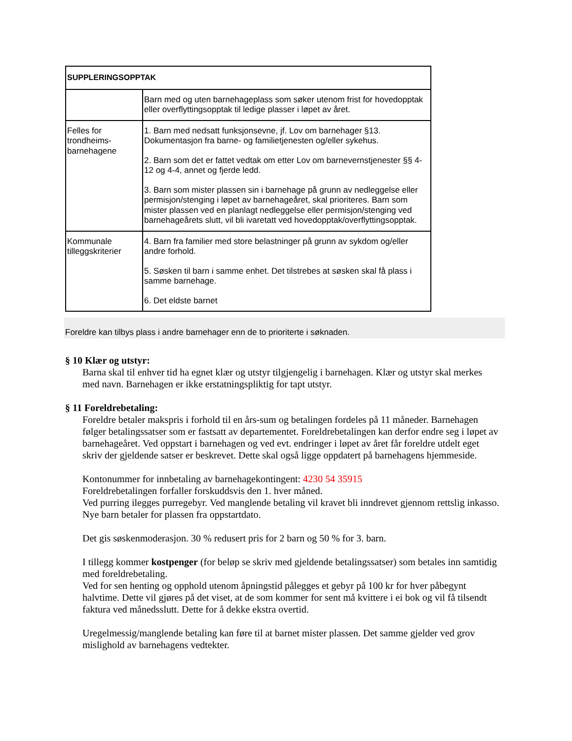| SUPPLERINGSOPPTAK | |
| --- | --- |
| | Barn med og uten barnehageplass som søker utenom frist for hovedopptak eller overflyttingsopptak til ledige plasser i løpet av året. |
| Felles for trondheims-barnehagene | 1. Barn med nedsatt funksjonsevne, jf. Lov om barnehager §13. Dokumentasjon fra barne- og familietjenesten og/eller sykehus. 2. Barn som det er fattet vedtak om etter Lov om barnevernstjenester §§ 4-12 og 4-4, annet og fjerde ledd. 3. Barn som mister plassen sin i barnehage på grunn av nedleggelse eller permisjon/stenging i løpet av barnehageåret, skal prioriteres. Barn som mister plassen ved en planlagt nedleggelse eller permisjon/stenging ved barnehageårets slutt, vil bli ivaretatt ved hovedopptak/overflyttingsopptak. |
| Kommunale tilleggskriterier | 4. Barn fra familier med store belastninger på grunn av sykdom og/eller andre forhold. 5. Søsken til barn i samme enhet. Det tilstrebes at søsken skal få plass i samme barnehage. 6. Det eldste barnet |
Foreldre kan tilbys plass i andre barnehager enn de to prioriterte i søknaden.
§ 10 Klær og utstyr:
Barna skal til enhver tid ha egnet klær og utstyr tilgjengelig i barnehagen. Klær og utstyr skal merkes med navn. Barnehagen er ikke erstatningspliktig for tapt utstyr.
§ 11 Foreldrebetaling:
Foreldre betaler makspris i forhold til en års-sum og betalingen fordeles på 11 måneder. Barnehagen følger betalingssatser som er fastsatt av departementet. Foreldrebetalingen kan derfor endre seg i løpet av barnehageåret. Ved oppstart i barnehagen og ved evt. endringer i løpet av året får foreldre utdelt eget skriv der gjeldende satser er beskrevet. Dette skal også ligge oppdatert på barnehagens hjemmeside.
Kontonummer for innbetaling av barnehagekontingent: 4230 54 35915
Foreldrebetalingen forfaller forskuddsvis den 1. hver måned.
Ved purring ilegges purregebyr. Ved manglende betaling vil kravet bli inndrevet gjennom rettslig inkasso. Nye barn betaler for plassen fra oppstartdato.
Det gis søskenmoderasjon. 30 % redusert pris for 2 barn og 50 % for 3. barn.
I tillegg kommer kostpenger (for beløp se skriv med gjeldende betalingssatser) som betales inn samtidig med foreldrebetaling.
Ved for sen henting og opphold utenom åpningstid pålegges et gebyr på 100 kr for hver påbegynt halvtime. Dette vil gjøres på det viset, at de som kommer for sent må kvittere i ei bok og vil få tilsendt faktura ved månedsslutt. Dette for å dekke ekstra overtid.
Uregelmessig/manglende betaling kan føre til at barnet mister plassen. Det samme gjelder ved grov mislighold av barnehagens vedtekter.